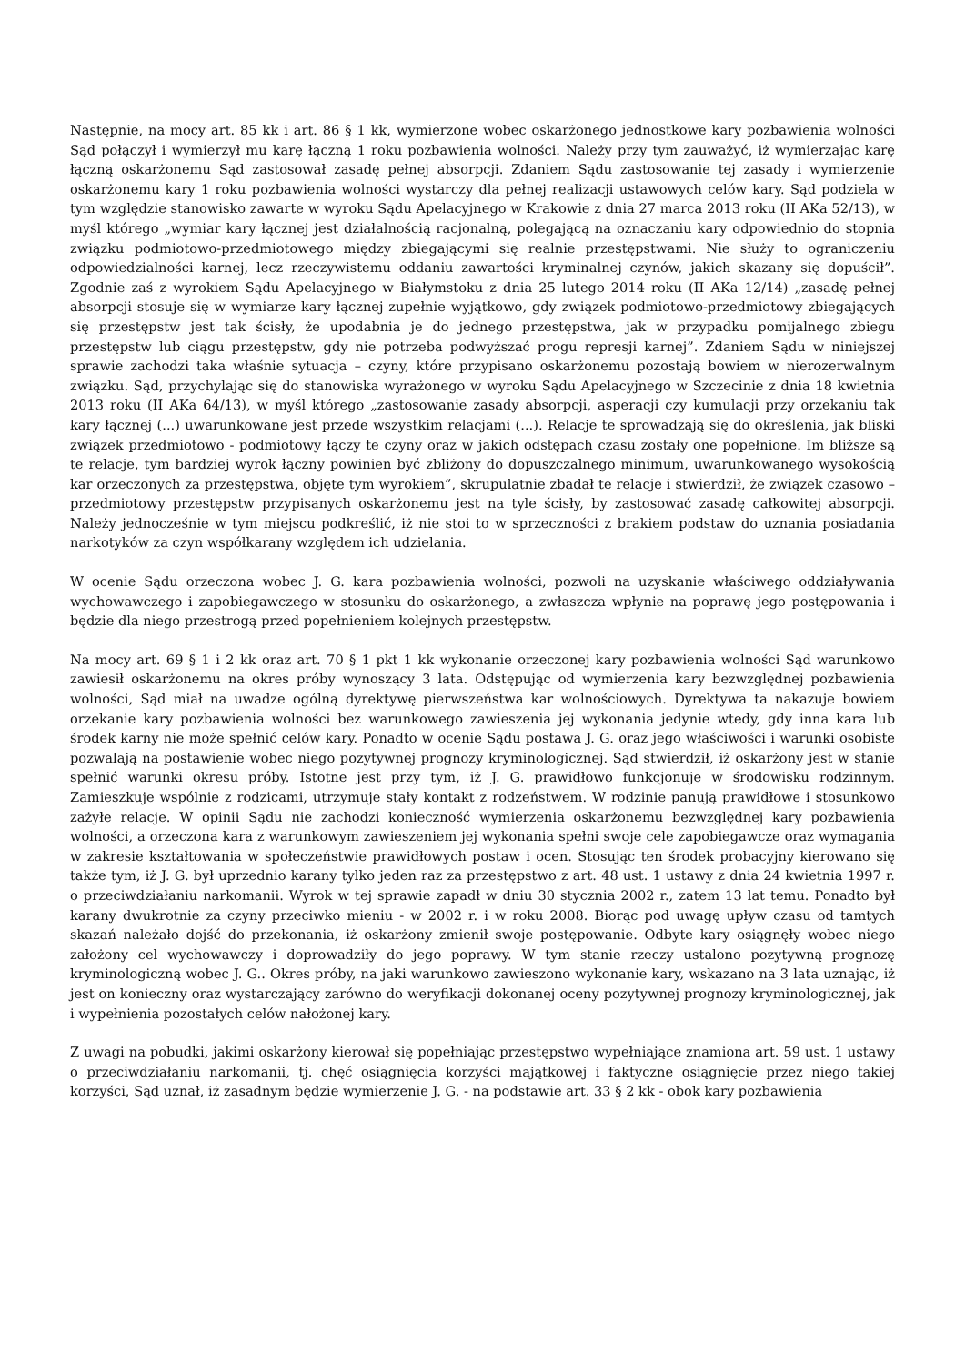Następnie, na mocy art. 85 kk i art. 86 § 1 kk, wymierzone wobec oskarżonego jednostkowe kary pozbawienia wolności Sąd połączył i wymierzył mu karę łączną 1 roku pozbawienia wolności. Należy przy tym zauważyć, iż wymierzając karę łączną oskarżonemu Sąd zastosował zasadę pełnej absorpcji. Zdaniem Sądu zastosowanie tej zasady i wymierzenie oskarżonemu kary 1 roku pozbawienia wolności wystarczy dla pełnej realizacji ustawowych celów kary. Sąd podziela w tym względzie stanowisko zawarte w wyroku Sądu Apelacyjnego w Krakowie z dnia 27 marca 2013 roku (II AKa 52/13), w myśl którego „wymiar kary łącznej jest działalnością racjonalną, polegającą na oznaczaniu kary odpowiednio do stopnia związku podmiotowo-przedmiotowego między zbiegającymi się realnie przestępstwami. Nie służy to ograniczeniu odpowiedzialności karnej, lecz rzeczywistemu oddaniu zawartości kryminalnej czynów, jakich skazany się dopuścił”. Zgodnie zaś z wyrokiem Sądu Apelacyjnego w Białymstoku z dnia 25 lutego 2014 roku (II AKa 12/14) „zasadę pełnej absorpcji stosuje się w wymiarze kary łącznej zupełnie wyjątkowo, gdy związek podmiotowo-przedmiotowy zbiegających się przestępstw jest tak ścisły, że upodabnia je do jednego przestępstwa, jak w przypadku pomijalnego zbiegu przestępstw lub ciągu przestępstw, gdy nie potrzeba podwyższać progu represji karnej”. Zdaniem Sądu w niniejszej sprawie zachodzi taka właśnie sytuacja – czyny, które przypisano oskarżonemu pozostają bowiem w nierozerwalnym związku. Sąd, przychylając się do stanowiska wyrażonego w wyroku Sądu Apelacyjnego w Szczecinie z dnia 18 kwietnia 2013 roku (II AKa 64/13), w myśl którego „zastosowanie zasady absorpcji, asperacji czy kumulacji przy orzekaniu tak kary łącznej (...) uwarunkowane jest przede wszystkim relacjami (...). Relacje te sprowadzają się do określenia, jak bliski związek przedmiotowo - podmiotowy łączy te czyny oraz w jakich odstępach czasu zostały one popełnione. Im bliższe są te relacje, tym bardziej wyrok łączny powinien być zbliżony do dopuszczalnego minimum, uwarunkowanego wysokością kar orzeczonych za przestępstwa, objęte tym wyrokiem”, skrupulatnie zbadał te relacje i stwierdził, że związek czasowo – przedmiotowy przestępstw przypisanych oskarżonemu jest na tyle ścisły, by zastosować zasadę całkowitej absorpcji. Należy jednocześnie w tym miejscu podkreślić, iż nie stoi to w sprzeczności z brakiem podstaw do uznania posiadania narkotyków za czyn współkarany względem ich udzielania.
W ocenie Sądu orzeczona wobec J. G. kara pozbawienia wolności, pozwoli na uzyskanie właściwego oddziaływania wychowawczego i zapobiegawczego w stosunku do oskarżonego, a zwłaszcza wpłynie na poprawę jego postępowania i będzie dla niego przestrogą przed popełnieniem kolejnych przestępstw.
Na mocy art. 69 § 1 i 2 kk oraz art. 70 § 1 pkt 1 kk wykonanie orzeczonej kary pozbawienia wolności Sąd warunkowo zawiesił oskarżonemu na okres próby wynoszący 3 lata. Odstępując od wymierzenia kary bezwzględnej pozbawienia wolności, Sąd miał na uwadze ogólną dyrektywę pierwszeństwa kar wolnościowych. Dyrektywa ta nakazuje bowiem orzekanie kary pozbawienia wolności bez warunkowego zawieszenia jej wykonania jedynie wtedy, gdy inna kara lub środek karny nie może spełnić celów kary. Ponadto w ocenie Sądu postawa J. G. oraz jego właściwości i warunki osobiste pozwalają na postawienie wobec niego pozytywnej prognozy kryminologicznej. Sąd stwierdził, iż oskarżony jest w stanie spełnić warunki okresu próby. Istotne jest przy tym, iż J. G. prawidłowo funkcjonuje w środowisku rodzinnym. Zamieszkuje wspólnie z rodzicami, utrzymuje stały kontakt z rodzeństwem. W rodzinie panują prawidłowe i stosunkowo zażyłe relacje. W opinii Sądu nie zachodzi konieczność wymierzenia oskarżonemu bezwzględnej kary pozbawienia wolności, a orzeczona kara z warunkowym zawieszeniem jej wykonania spełni swoje cele zapobiegawcze oraz wymagania w zakresie kształtowania w społeczeństwie prawidłowych postaw i ocen. Stosując ten środek probacyjny kierowano się także tym, iż J. G. był uprzednio karany tylko jeden raz za przestępstwo z art. 48 ust. 1 ustawy z dnia 24 kwietnia 1997 r. o przeciwdziałaniu narkomanii. Wyrok w tej sprawie zapadł w dniu 30 stycznia 2002 r., zatem 13 lat temu. Ponadto był karany dwukrotnie za czyny przeciwko mieniu - w 2002 r. i w roku 2008. Biorąc pod uwagę upływ czasu od tamtych skazań należało dojść do przekonania, iż oskarżony zmienił swoje postępowanie. Odbyte kary osiągnęły wobec niego założony cel wychowawczy i doprowadziły do jego poprawy. W tym stanie rzeczy ustalono pozytywną prognozę kryminologiczną wobec J. G.. Okres próby, na jaki warunkowo zawieszono wykonanie kary, wskazano na 3 lata uznając, iż jest on konieczny oraz wystarczający zarówno do weryfikacji dokonanej oceny pozytywnej prognozy kryminologicznej, jak i wypełnienia pozostałych celów nałożonej kary.
Z uwagi na pobudki, jakimi oskarżony kierował się popełniając przestępstwo wypełniające znamiona art. 59 ust. 1 ustawy o przeciwdziałaniu narkomanii, tj. chęć osiągnięcia korzyści majątkowej i faktyczne osiągnięcie przez niego takiej korzyści, Sąd uznał, iż zasadnym będzie wymierzenie J. G. - na podstawie art. 33 § 2 kk - obok kary pozbawienia